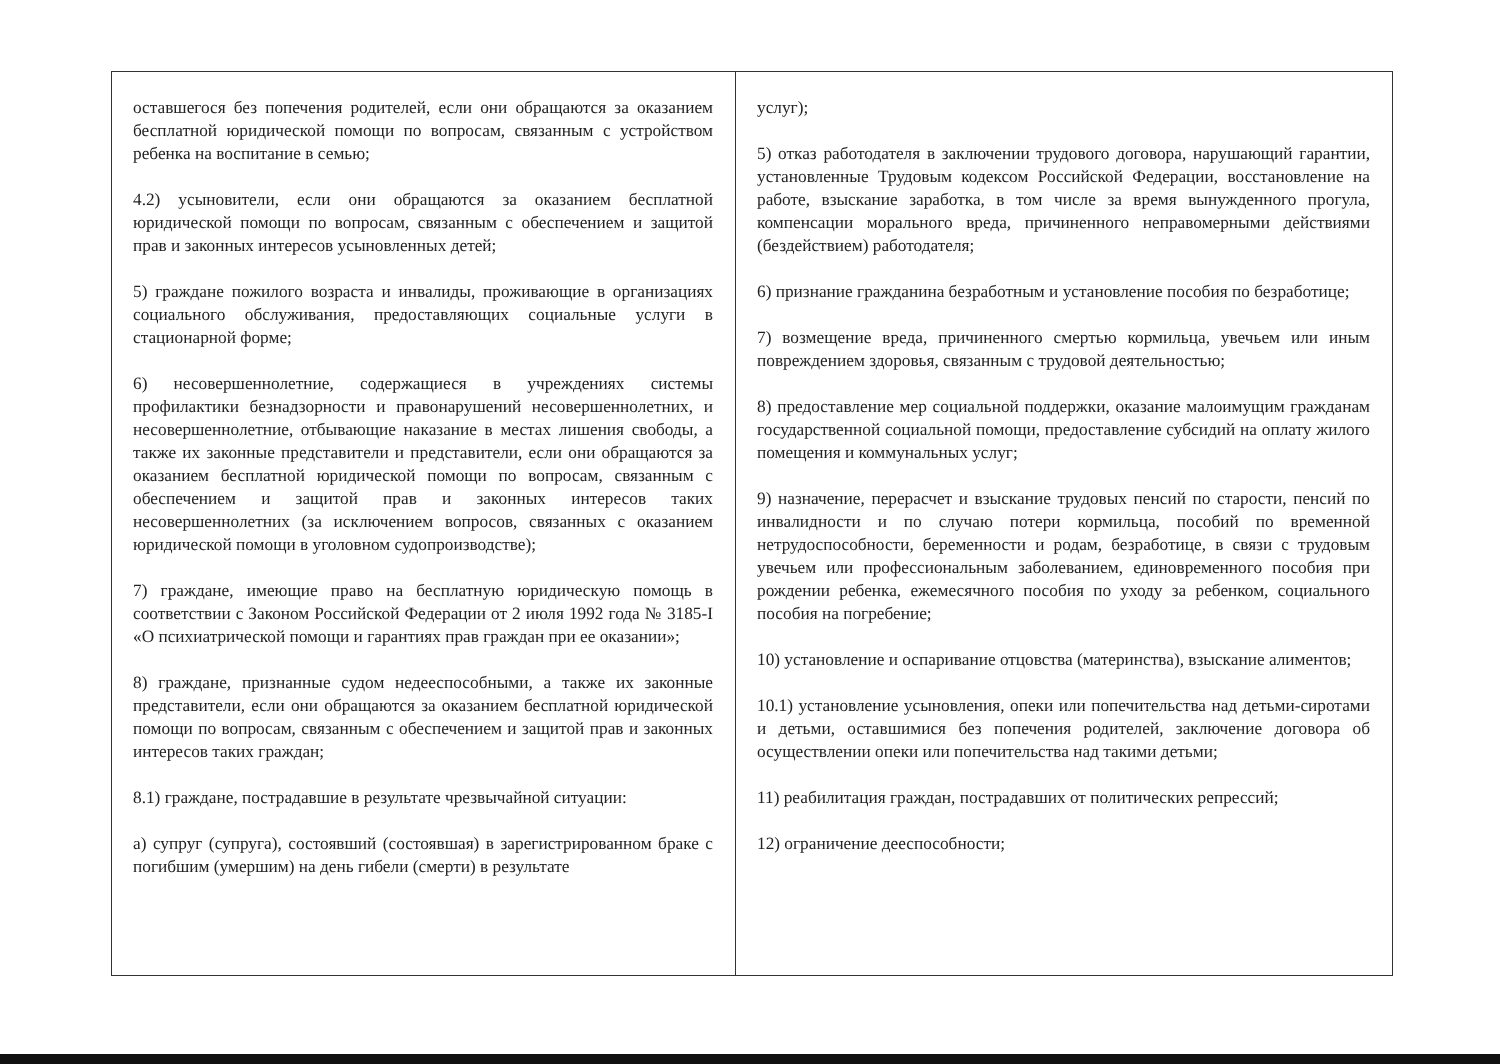| оставшегося без попечения родителей, если они обращаются за оказанием бесплатной юридической помощи по вопросам, связанным с устройством ребенка на воспитание в семью; 4.2) усыновители, если они обращаются за оказанием бесплатной юридической помощи по вопросам, связанным с обеспечением и защитой прав и законных интересов усыновленных детей; 5) граждане пожилого возраста и инвалиды, проживающие в организациях социального обслуживания, предоставляющих социальные услуги в стационарной форме; 6) несовершеннолетние, содержащиеся в учреждениях системы профилактики безнадзорности и правонарушений несовершеннолетних, и несовершеннолетние, отбывающие наказание в местах лишения свободы, а также их законные представители и представители, если они обращаются за оказанием бесплатной юридической помощи по вопросам, связанным с обеспечением и защитой прав и законных интересов таких несовершеннолетних (за исключением вопросов, связанных с оказанием юридической помощи в уголовном судопроизводстве); 7) граждане, имеющие право на бесплатную юридическую помощь в соответствии с Законом Российской Федерации от 2 июля 1992 года № 3185-I «О психиатрической помощи и гарантиях прав граждан при ее оказании»; 8) граждане, признанные судом недееспособными, а также их законные представители, если они обращаются за оказанием бесплатной юридической помощи по вопросам, связанным с обеспечением и защитой прав и законных интересов таких граждан; 8.1) граждане, пострадавшие в результате чрезвычайной ситуации: а) супруг (супруга), состоявший (состоявшая) в зарегистрированном браке с погибшим (умершим) на день гибели (смерти) в результате | услуг); 5) отказ работодателя в заключении трудового договора, нарушающий гарантии, установленные Трудовым кодексом Российской Федерации, восстановление на работе, взыскание заработка, в том числе за время вынужденного прогула, компенсации морального вреда, причиненного неправомерными действиями (бездействием) работодателя; 6) признание гражданина безработным и установление пособия по безработице; 7) возмещение вреда, причиненного смертью кормильца, увечьем или иным повреждением здоровья, связанным с трудовой деятельностью; 8) предоставление мер социальной поддержки, оказание малоимущим гражданам государственной социальной помощи, предоставление субсидий на оплату жилого помещения и коммунальных услуг; 9) назначение, перерасчет и взыскание трудовых пенсий по старости, пенсий по инвалидности и по случаю потери кормильца, пособий по временной нетрудоспособности, беременности и родам, безработице, в связи с трудовым увечьем или профессиональным заболеванием, единовременного пособия при рождении ребенка, ежемесячного пособия по уходу за ребенком, социального пособия на погребение; 10) установление и оспаривание отцовства (материнства), взыскание алиментов; 10.1) установление усыновления, опеки или попечительства над детьми-сиротами и детьми, оставшимися без попечения родителей, заключение договора об осуществлении опеки или попечительства над такими детьми; 11) реабилитация граждан, пострадавших от политических репрессий; 12) ограничение дееспособности; |